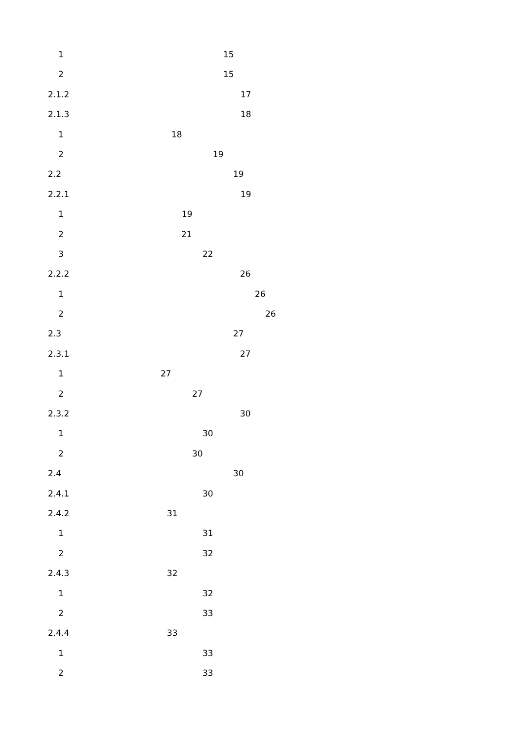1 15
2 15
2.1.2 17
2.1.3 18
1 18
2 19
2.2 19
2.2.1 19
1 19
2 21
3 22
2.2.2 26
1 26
2 26
2.3 27
2.3.1 27
1 27
2 27
2.3.2 30
1 30
2 30
2.4 30
2.4.1 30
2.4.2 31
1 31
2 32
2.4.3 32
1 32
2 33
2.4.4 33
1 33
2 33